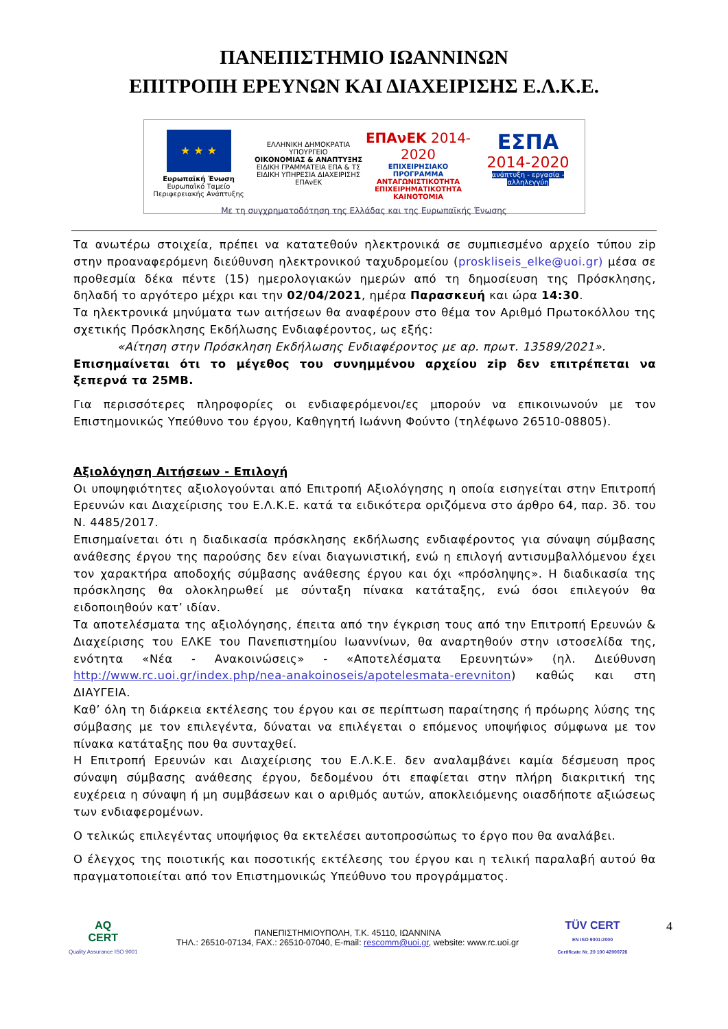ΠΑΝΕΠΙΣΤΗΜΙΟ ΙΩΑΝΝΙΝΩΝ
ΕΠΙΤΡΟΠΗ ΕΡΕΥΝΩΝ ΚΑΙ ΔΙΑΧΕΙΡΙΣΗΣ Ε.Λ.Κ.Ε.
★ ★ ★
Ευρωπαϊκή Ένωση
Ευρωπαϊκό Ταμείο Περιφερειακής Ανάπτυξης
ΕΛΛΗΝΙΚΗ ΔΗΜΟΚΡΑΤΙΑ
ΥΠΟΥΡΓΕΙΟ
ΟΙΚΟΝΟΜΙΑΣ & ΑΝΑΠΤΥΞΗΣ
ΕΙΔΙΚΗ ΓΡΑΜΜΑΤΕΙΑ ΕΠΑ & ΤΣ
ΕΙΔΙΚΗ ΥΠΗΡΕΣΙΑ ΔΙΑΧΕΙΡΙΣΗΣ ΕΠΑνΕΚ
ΕΠΑνΕΚ 2014-2020
ΕΠΙΧΕΙΡΗΣΙΑΚΟ ΠΡΟΓΡΑΜΜΑ
ΑΝΤΑΓΩΝΙΣΤΙΚΟΤΗΤΑ
ΕΠΙΧΕΙΡΗΜΑΤΙΚΟΤΗΤΑ
ΚΑΙΝΟΤΟΜΙΑ
ΕΣΠΑ
2014-2020
ανάπτυξη - εργασία - αλληλεγγύη
Με τη συγχρηματοδότηση της Ελλάδας και της Ευρωπαϊκής Ένωσης
Τα ανωτέρω στοιχεία, πρέπει να κατατεθούν ηλεκτρονικά σε συμπιεσμένο αρχείο τύπου zip στην προαναφερόμενη διεύθυνση ηλεκτρονικού ταχυδρομείου (proskliseis_elke@uoi.gr) μέσα σε προθεσμία δέκα πέντε (15) ημερολογιακών ημερών από τη δημοσίευση της Πρόσκλησης, δηλαδή το αργότερο μέχρι και την 02/04/2021, ημέρα Παρασκευή και ώρα 14:30.
Τα ηλεκτρονικά μηνύματα των αιτήσεων θα αναφέρουν στο θέμα τον Αριθμό Πρωτοκόλλου της σχετικής Πρόσκλησης Εκδήλωσης Ενδιαφέροντος, ως εξής:
«Αίτηση στην Πρόσκληση Εκδήλωσης Ενδιαφέροντος με αρ. πρωτ. 13589/2021».
Επισημαίνεται ότι το μέγεθος του συνημμένου αρχείου zip δεν επιτρέπεται να ξεπερνά τα 25MB.
Για περισσότερες πληροφορίες οι ενδιαφερόμενοι/ες μπορούν να επικοινωνούν με τον Επιστημονικώς Υπεύθυνο του έργου, Καθηγητή Ιωάννη Φούντο (τηλέφωνο 26510-08805).
Αξιολόγηση Αιτήσεων - Επιλογή
Οι υποψηφιότητες αξιολογούνται από Επιτροπή Αξιολόγησης η οποία εισηγείται στην Επιτροπή Ερευνών και Διαχείρισης του Ε.Λ.Κ.Ε. κατά τα ειδικότερα οριζόμενα στο άρθρο 64, παρ. 3δ. του Ν. 4485/2017.
Επισημαίνεται ότι η διαδικασία πρόσκλησης εκδήλωσης ενδιαφέροντος για σύναψη σύμβασης ανάθεσης έργου της παρούσης δεν είναι διαγωνιστική, ενώ η επιλογή αντισυμβαλλόμενου έχει τον χαρακτήρα αποδοχής σύμβασης ανάθεσης έργου και όχι «πρόσληψης». Η διαδικασία της πρόσκλησης θα ολοκληρωθεί με σύνταξη πίνακα κατάταξης, ενώ όσοι επιλεγούν θα ειδοποιηθούν κατ’ ιδίαν.
Τα αποτελέσματα της αξιολόγησης, έπειτα από την έγκριση τους από την Επιτροπή Ερευνών & Διαχείρισης του ΕΛΚΕ του Πανεπιστημίου Ιωαννίνων, θα αναρτηθούν στην ιστοσελίδα της, ενότητα «Νέα - Ανακοινώσεις» - «Αποτελέσματα Ερευνητών» (ηλ. Διεύθυνση http://www.rc.uoi.gr/index.php/nea-anakoinoseis/apotelesmata-erevniton) καθώς και στη ΔΙΑΥΓΕΙΑ.
Καθ’ όλη τη διάρκεια εκτέλεσης του έργου και σε περίπτωση παραίτησης ή πρόωρης λύσης της σύμβασης με τον επιλεγέντα, δύναται να επιλέγεται ο επόμενος υποψήφιος σύμφωνα με τον πίνακα κατάταξης που θα συνταχθεί.
Η Επιτροπή Ερευνών και Διαχείρισης του Ε.Λ.Κ.Ε. δεν αναλαμβάνει καμία δέσμευση προς σύναψη σύμβασης ανάθεσης έργου, δεδομένου ότι επαφίεται στην πλήρη διακριτική της ευχέρεια η σύναψη ή μη συμβάσεων και ο αριθμός αυτών, αποκλειόμενης οιασδήποτε αξιώσεως των ενδιαφερομένων.
Ο τελικώς επιλεγέντας υποψήφιος θα εκτελέσει αυτοπροσώπως το έργο που θα αναλάβει.
Ο έλεγχος της ποιοτικής και ποσοτικής εκτέλεσης του έργου και η τελική παραλαβή αυτού θα πραγματοποιείται από τον Επιστημονικώς Υπεύθυνο του προγράμματος.
AQ
CERT
Quality Assurance ISO 9001
ΠΑΝΕΠΙΣΤΗΜΙΟΥΠΟΛΗ, Τ.Κ. 45110, ΙΩΑΝΝΙΝΑ
ΤΗΛ.: 26510-07134, FAX.: 26510-07040, E-mail: rescomm@uoi.gr, website: www.rc.uoi.gr
TÜV CERT
EN ISO 9001:2000
Certificate Nr. 20 100 42000726
4